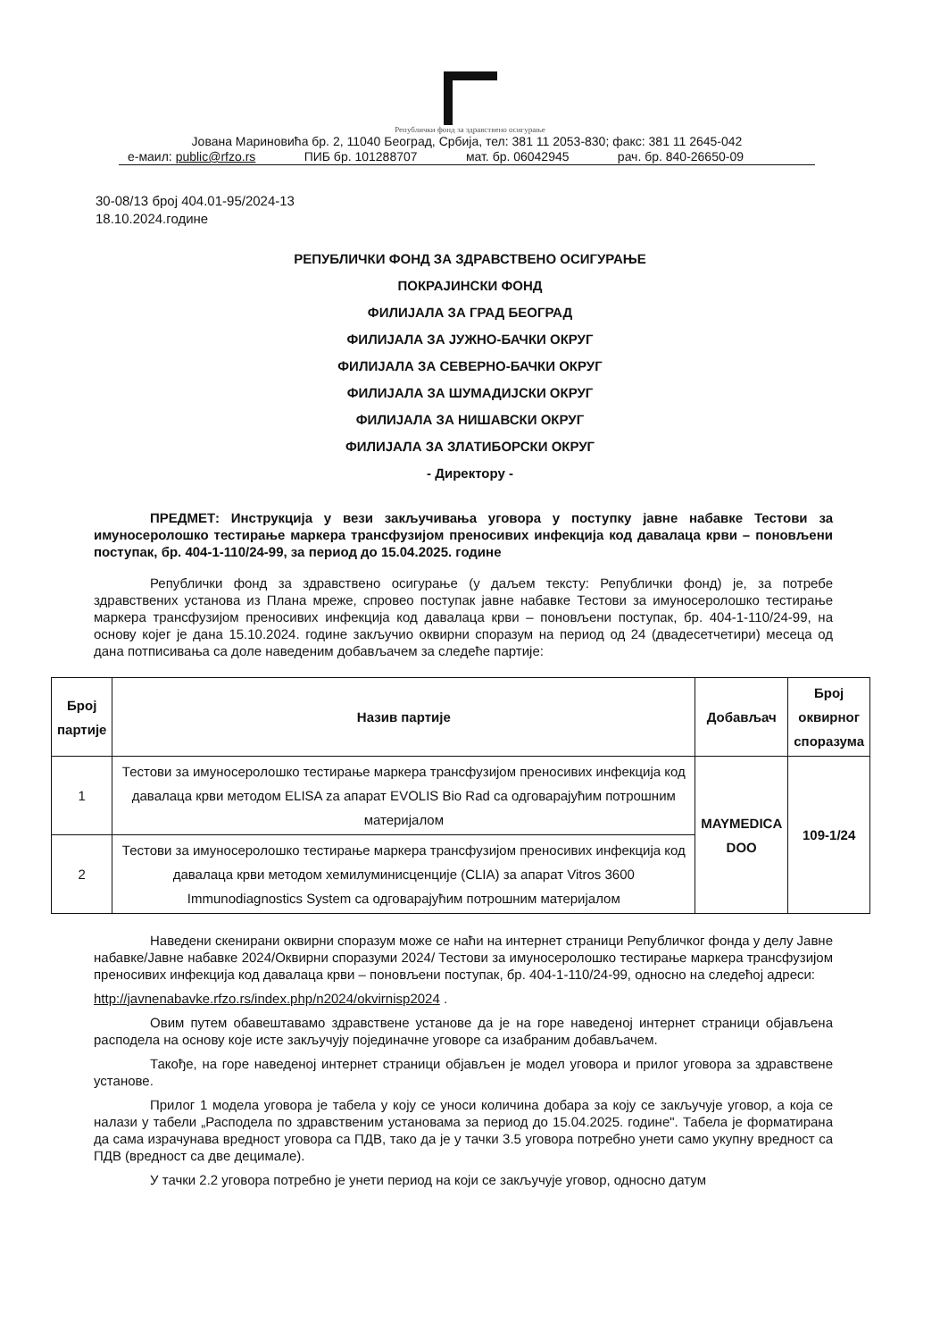Републички фонд за здравствено осигурање
Јована Мариновића бр. 2, 11040 Београд, Србија, тел: 381 11 2053-830; факс: 381 11 2645-042
е-маил: public@rfzo.rs ПИБ бр. 101288707 мат. бр. 06042945 рач. бр. 840-26650-09
30-08/13 број 404.01-95/2024-13
18.10.2024.године
РЕПУБЛИЧКИ ФОНД ЗА ЗДРАВСТВЕНО ОСИГУРАЊЕ
ПОКРАЈИНСКИ ФОНД
ФИЛИЈАЛА ЗА ГРАД БЕОГРАД
ФИЛИЈАЛА ЗА ЈУЖНО-БАЧКИ ОКРУГ
ФИЛИЈАЛА ЗА СЕВЕРНО-БАЧКИ ОКРУГ
ФИЛИЈАЛА ЗА ШУМАДИЈСКИ ОКРУГ
ФИЛИЈАЛА ЗА НИШАВСКИ ОКРУГ
ФИЛИЈАЛА ЗА ЗЛАТИБОРСКИ ОКРУГ
- Директору -
ПРЕДМЕТ: Инструкција у вези закључивања уговора у поступку јавне набавке Тестови за имуносеролошко тестирање маркера трансфузијом преносивих инфекција код давалаца крви – поновљени поступак, бр. 404-1-110/24-99, за период до 15.04.2025. године
Републички фонд за здравствено осигурање (у даљем тексту: Републички фонд) је, за потребе здравствених установа из Плана мреже, спровео поступак јавне набавке Тестови за имуносеролошко тестирање маркера трансфузијом преносивих инфекција код давалаца крви – поновљени поступак, бр. 404-1-110/24-99, на основу којег је дана 15.10.2024. године закључио оквирни споразум на период од 24 (двадесетчетири) месеца од дана потписивања са доле наведеним добављачем за следеће партије:
| Број партије | Назив партије | Добављач | Број оквирног споразума |
| --- | --- | --- | --- |
| 1 | Тестови за имуносеролошко тестирање маркера трансфузијом преносивих инфекција код давалаца крви методом ELISA za апарат EVOLIS Bio Rad са одговарајућим потрошним материјалом | MAYMEDICA DOO | 109-1/24 |
| 2 | Тестови за имуносеролошко тестирање маркера трансфузијом преносивих инфекција код давалаца крви методом хемилуминисценције (CLIA) за апарат Vitros 3600 Immunodiagnostics System са одговарајућим потрошним материјалом | | |
Наведени скенирани оквирни споразум може се наћи на интернет страници Републичког фонда у делу Јавне набавке/Јавне набавке 2024/Оквирни споразуми 2024/ Тестови за имуносеролошко тестирање маркера трансфузијом преносивих инфекција код давалаца крви – поновљени поступак, бр. 404-1-110/24-99, односно на следећој адреси:
http://javnenabavke.rfzo.rs/index.php/n2024/okvirnisp2024 .
Овим путем обавештавамо здравствене установе да је на горе наведеној интернет страници објављена расподела на основу које исте закључују појединачне уговоре са изабраним добављачем.
Такође, на горе наведеној интернет страници објављен је модел уговора и прилог уговора за здравствене установе.
Прилог 1 модела уговора је табела у коју се уноси количина добара за коју се закључује уговор, а која се налази у табели „Расподела по здравственим установама за период до 15.04.2025. године". Табела је форматирана да сама израчунава вредност уговора са ПДВ, тако да је у тачки 3.5 уговора потребно унети само укупну вредност са ПДВ (вредност са две децимале).
У тачки 2.2 уговора потребно је унети период на који се закључује уговор, односно датум